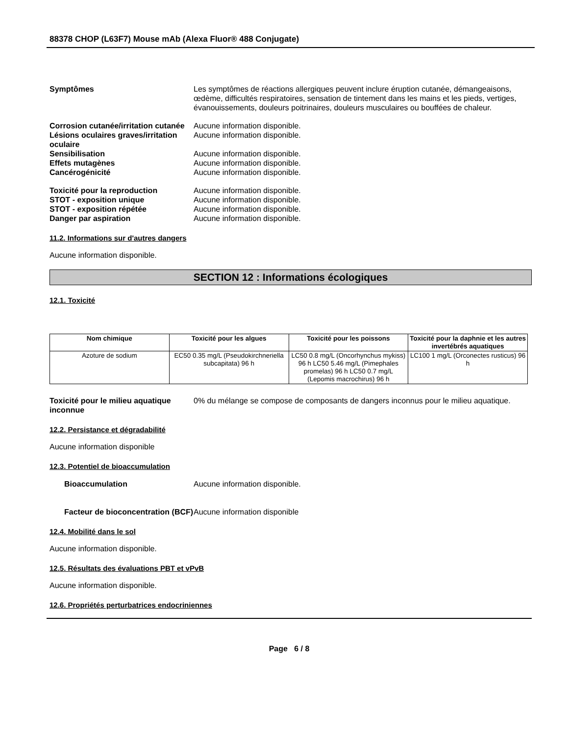88378 CHOP (L63F7) Mouse mAb (Alexa Fluor® 488 Conjugate)
Symptômes Les symptômes de réactions allergiques peuvent inclure éruption cutanée, démangeaisons, œdème, difficultés respiratoires, sensation de tintement dans les mains et les pieds, vertiges, évanouissements, douleurs poitrinaires, douleurs musculaires ou bouffées de chaleur.
Corrosion cutanée/irritation cutanée
Aucune information disponible.
Lésions oculaires graves/irritation oculaire
Aucune information disponible.
Sensibilisation Aucune information disponible.
Effets mutagènes Aucune information disponible.
Cancérogénicité Aucune information disponible.
Toxicité pour la reproduction Aucune information disponible.
STOT - exposition unique Aucune information disponible.
STOT - exposition répétée Aucune information disponible.
Danger par aspiration Aucune information disponible.
11.2. Informations sur d'autres dangers
Aucune information disponible.
SECTION 12 : Informations écologiques
12.1. Toxicité
| Nom chimique | Toxicité pour les algues | Toxicité pour les poissons | Toxicité pour la daphnie et les autres invertébrés aquatiques |
| --- | --- | --- | --- |
| Azoture de sodium | EC50 0.35 mg/L (Pseudokirchneriella subcapitata) 96 h | LC50 0.8 mg/L (Oncorhynchus mykiss) 96 h LC50 5.46 mg/L (Pimephales promelas) 96 h LC50 0.7 mg/L (Lepomis macrochirus) 96 h | LC100 1 mg/L (Orconectes rusticus) 96 h |
Toxicité pour le milieu aquatique inconnue
0% du mélange se compose de composants de dangers inconnus pour le milieu aquatique.
12.2. Persistance et dégradabilité
Aucune information disponible
12.3. Potentiel de bioaccumulation
Bioaccumulation Aucune information disponible.
Facteur de bioconcentration (BCF)
Aucune information disponible
12.4. Mobilité dans le sol
Aucune information disponible.
12.5. Résultats des évaluations PBT et vPvB
Aucune information disponible.
12.6. Propriétés perturbatrices endocriniennes
Page 6 / 8